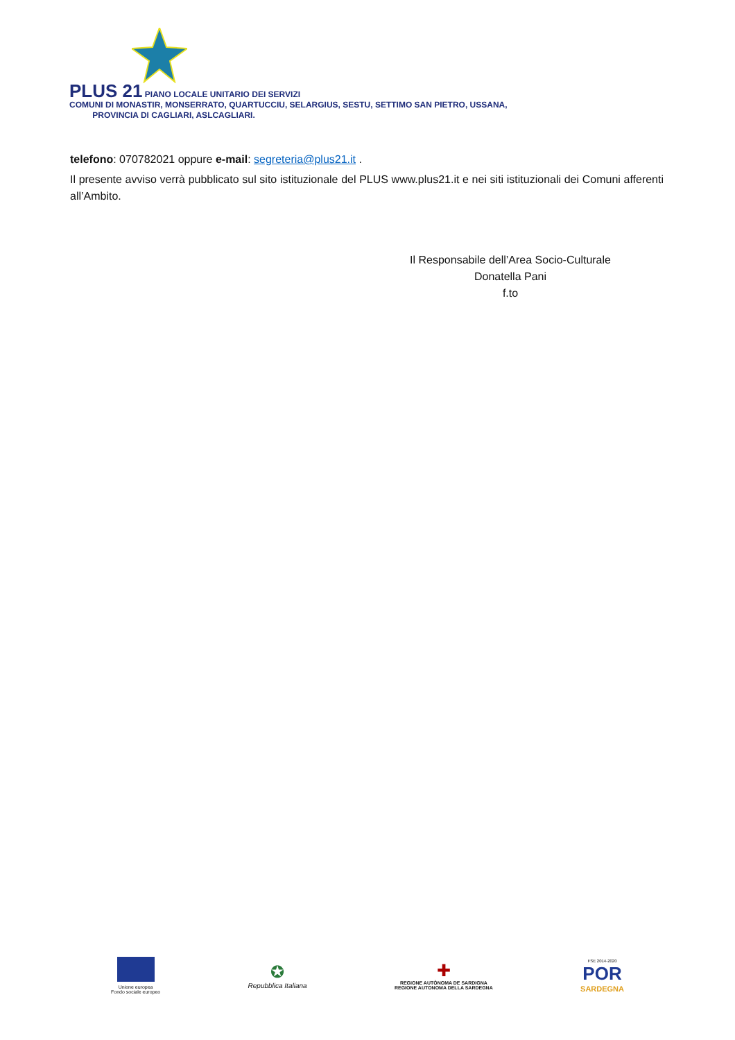PLUS 21 PIANO LOCALE UNITARIO DEI SERVIZI
COMUNI DI MONASTIR, MONSERRATO, QUARTUCCIU, SELARGIUS, SESTU, SETTIMO SAN PIETRO, USSANA,
PROVINCIA DI CAGLIARI, ASLCAGLIARI.
telefono: 070782021 oppure e-mail: segreteria@plus21.it .
Il presente avviso verrà pubblicato sul sito istituzionale del PLUS www.plus21.it e nei siti istituzionali dei Comuni afferenti all’Ambito.
Il Responsabile dell’Area Socio-Culturale
Donatella Pani
f.to
Unione europea
Fondo sociale europeo
✪
Repubblica Italiana
✚
REGIONE AUTÒNOMA DE SARDIGNA
REGIONE AUTONOMA DELLA SARDEGNA
FSE 2014-2020
POR
SARDEGNA